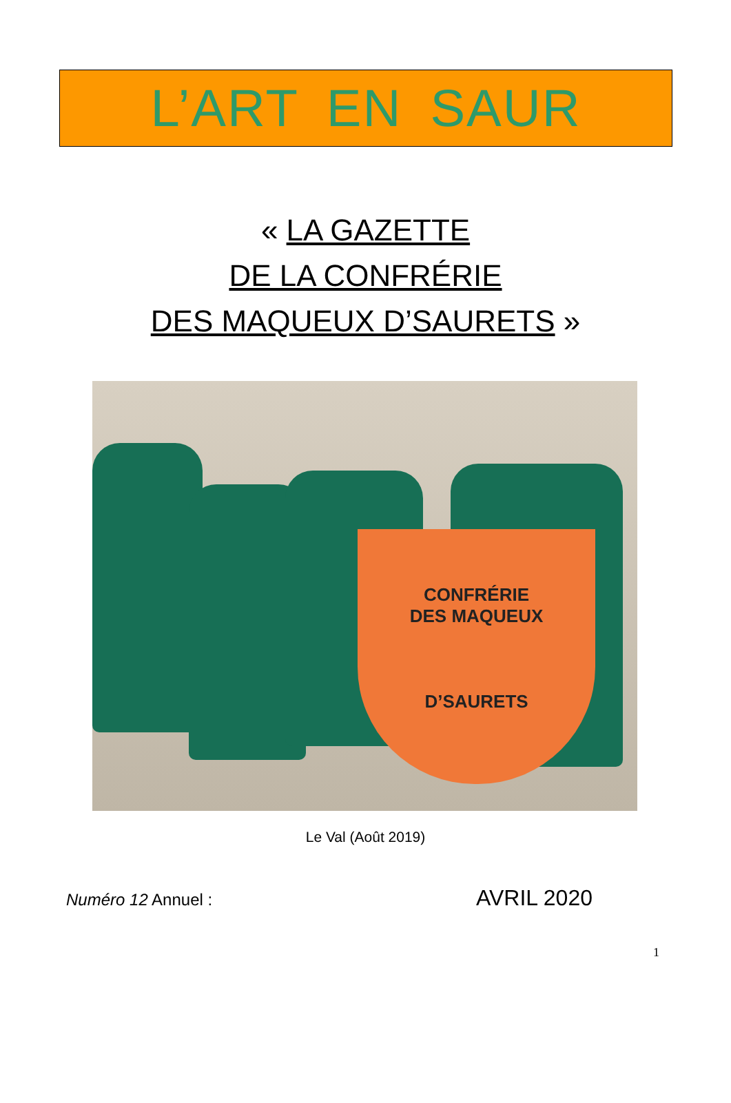L’ART EN SAUR
« LA GAZETTE
DE LA CONFRÉRIE
DES MAQUEUX D’SAURETS »
CONFRÉRIE
DES MAQUEUX
D’SAURETS
Le Val (Août 2019)
Numéro 12 Annuel : AVRIL 2020
1